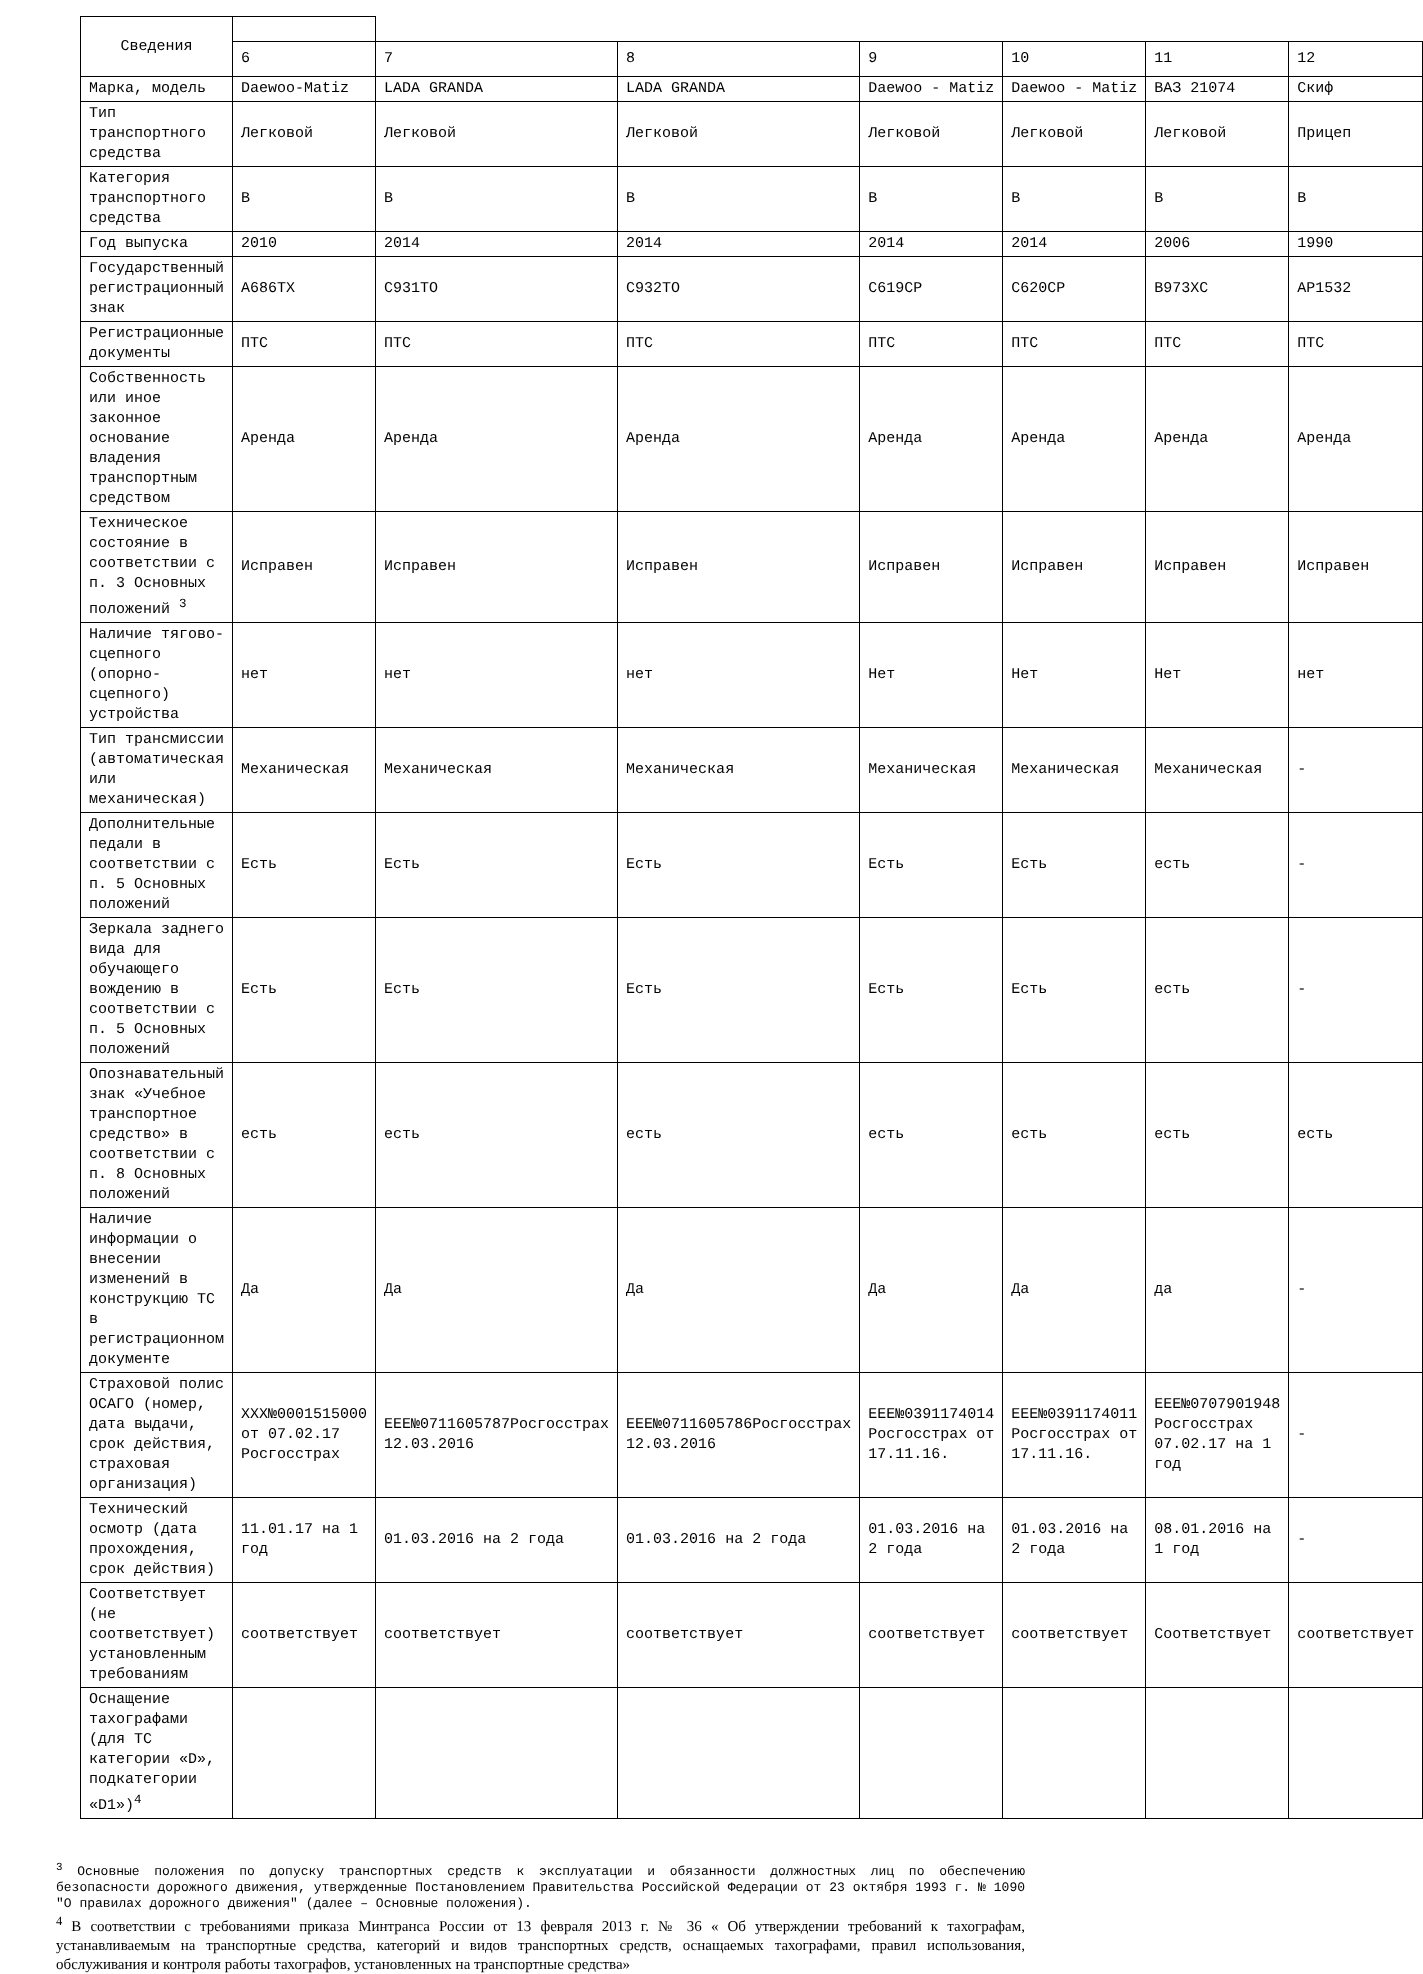| Сведения | | | | | | | |
| --- | --- | --- | --- | --- | --- | --- | --- |
| | 6 | 7 | 8 | 9 | 10 | 11 | 12 |
| Марка, модель | Daewoo-Matiz | LADA GRANDA | LADA GRANDA | Daewoo - Matiz | Daewoo - Matiz | ВАЗ 21074 | Скиф |
| Тип транспортного средства | Легковой | Легковой | Легковой | Легковой | Легковой | Легковой | Прицеп |
| Категория транспортного средства | В | В | В | В | В | В | В |
| Год выпуска | 2010 | 2014 | 2014 | 2014 | 2014 | 2006 | 1990 |
| Государственный регистрационный знак | А686ТХ | С931ТО | С932ТО | С619СР | С620СР | В973ХС | АР1532 |
| Регистрационные документы | ПТС | ПТС | ПТС | ПТС | ПТС | ПТС | ПТС |
| Собственность или иное законное основание владения транспортным средством | Аренда | Аренда | Аренда | Аренда | Аренда | Аренда | Аренда |
| Техническое состояние в соответствии с п. 3 Основных положений <sup>3</sup> | Исправен | Исправен | Исправен | Исправен | Исправен | Исправен | Исправен |
| Наличие тягово-сцепного (опорно-сцепного) устройства | нет | нет | нет | Нет | Нет | Нет | нет |
| Тип трансмиссии (автоматическая или механическая) | Механическая | Механическая | Механическая | Механическая | Механическая | Механическая | - |
| Дополнительные педали в соответствии с п. 5 Основных положений | Есть | Есть | Есть | Есть | Есть | есть | - |
| Зеркала заднего вида для обучающего вождению в соответствии с п. 5 Основных положений | Есть | Есть | Есть | Есть | Есть | есть | - |
| Опознавательный знак «Учебное транспортное средство» в соответствии с п. 8 Основных положений | есть | есть | есть | есть | есть | есть | есть |
| Наличие информации о внесении изменений в конструкцию ТС в регистрационном документе | Да | Да | Да | Да | Да | да | - |
| Страховой полис ОСАГО (номер, дата выдачи, срок действия, страховая организация) | ХХХ№0001515000 от 07.02.17 Росгосстрах | ЕЕЕ№0711605787Росгосстрах 12.03.2016 | ЕЕЕ№0711605786Росгосстрах 12.03.2016 | ЕЕЕ№0391174014 Росгосстрах от 17.11.16. | ЕЕЕ№0391174011 Росгосстрах от 17.11.16. | ЕЕЕ№0707901948 Росгосстрах 07.02.17 на 1 год | - |
| Технический осмотр (дата прохождения, срок действия) | 11.01.17 на 1 год | 01.03.2016 на 2 года | 01.03.2016 на 2 года | 01.03.2016 на 2 года | 01.03.2016 на 2 года | 08.01.2016 на 1 год | - |
| Соответствует (не соответствует) установленным требованиям | соответствует | соответствует | соответствует | соответствует | соответствует | Соответствует | соответствует |
| Оснащение тахографами (для ТС категории «D», подкатегории «D1»)<sup>4</sup> | | | | | | | |
<sup>3</sup> Основные положения по допуску транспортных средств к эксплуатации и обязанности должностных лиц по обеспечению безопасности дорожного движения, утвержденные Постановлением Правительства Российской Федерации от 23 октября 1993 г. № 1090 "О правилах дорожного движения" (далее – Основные положения).
<sup>4</sup> В соответствии с требованиями приказа Минтранса России от 13 февраля 2013 г. № 36 « Об утверждении требований к тахографам, устанавливаемым на транспортные средства, категорий и видов транспортных средств, оснащаемых тахографами, правил использования, обслуживания и контроля работы тахографов, установленных на транспортные средства»